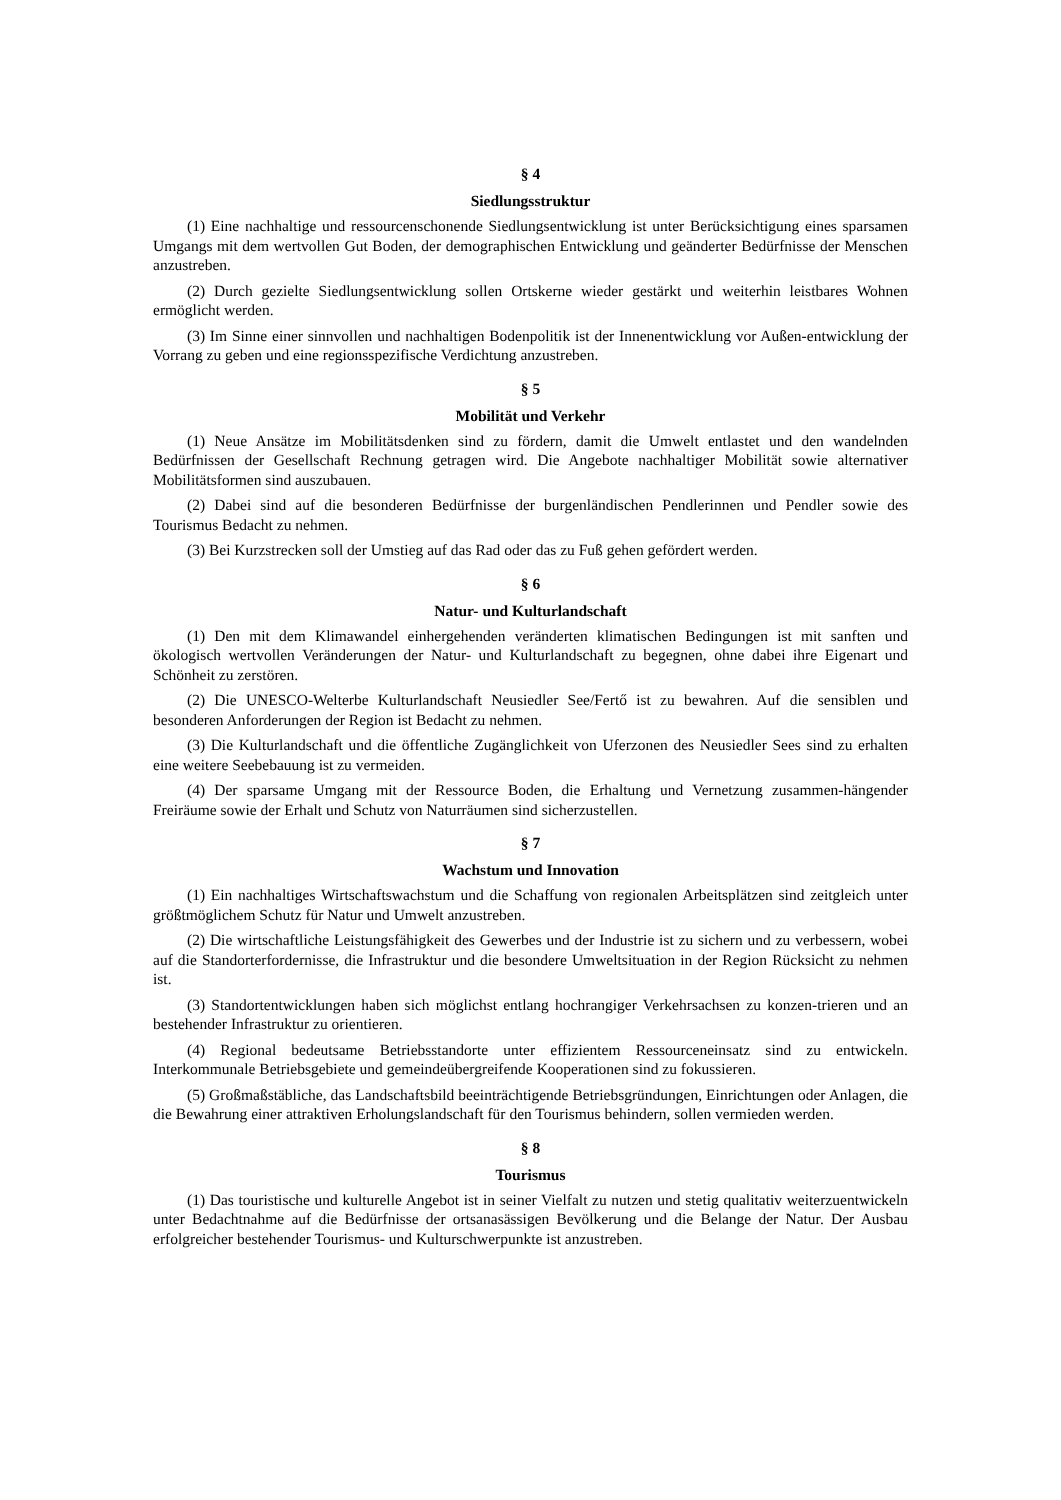§ 4
Siedlungsstruktur
(1) Eine nachhaltige und ressourcenschonende Siedlungsentwicklung ist unter Berücksichtigung eines sparsamen Umgangs mit dem wertvollen Gut Boden, der demographischen Entwicklung und geänderter Bedürfnisse der Menschen anzustreben.
(2) Durch gezielte Siedlungsentwicklung sollen Ortskerne wieder gestärkt und weiterhin leistbares Wohnen ermöglicht werden.
(3) Im Sinne einer sinnvollen und nachhaltigen Bodenpolitik ist der Innenentwicklung vor Außen-entwicklung der Vorrang zu geben und eine regionsspezifische Verdichtung anzustreben.
§ 5
Mobilität und Verkehr
(1) Neue Ansätze im Mobilitätsdenken sind zu fördern, damit die Umwelt entlastet und den wandelnden Bedürfnissen der Gesellschaft Rechnung getragen wird. Die Angebote nachhaltiger Mobilität sowie alternativer Mobilitätsformen sind auszubauen.
(2) Dabei sind auf die besonderen Bedürfnisse der burgenländischen Pendlerinnen und Pendler sowie des Tourismus Bedacht zu nehmen.
(3) Bei Kurzstrecken soll der Umstieg auf das Rad oder das zu Fuß gehen gefördert werden.
§ 6
Natur- und Kulturlandschaft
(1) Den mit dem Klimawandel einhergehenden veränderten klimatischen Bedingungen ist mit sanften und ökologisch wertvollen Veränderungen der Natur- und Kulturlandschaft zu begegnen, ohne dabei ihre Eigenart und Schönheit zu zerstören.
(2) Die UNESCO-Welterbe Kulturlandschaft Neusiedler See/Fertő ist zu bewahren. Auf die sensiblen und besonderen Anforderungen der Region ist Bedacht zu nehmen.
(3) Die Kulturlandschaft und die öffentliche Zugänglichkeit von Uferzonen des Neusiedler Sees sind zu erhalten eine weitere Seebebauung ist zu vermeiden.
(4) Der sparsame Umgang mit der Ressource Boden, die Erhaltung und Vernetzung zusammen-hängender Freiräume sowie der Erhalt und Schutz von Naturräumen sind sicherzustellen.
§ 7
Wachstum und Innovation
(1) Ein nachhaltiges Wirtschaftswachstum und die Schaffung von regionalen Arbeitsplätzen sind zeitgleich unter größtmöglichem Schutz für Natur und Umwelt anzustreben.
(2) Die wirtschaftliche Leistungsfähigkeit des Gewerbes und der Industrie ist zu sichern und zu verbessern, wobei auf die Standorterfordernisse, die Infrastruktur und die besondere Umweltsituation in der Region Rücksicht zu nehmen ist.
(3) Standortentwicklungen haben sich möglichst entlang hochrangiger Verkehrsachsen zu konzen-trieren und an bestehender Infrastruktur zu orientieren.
(4) Regional bedeutsame Betriebsstandorte unter effizientem Ressourceneinsatz sind zu entwickeln. Interkommunale Betriebsgebiete und gemeindeübergreifende Kooperationen sind zu fokussieren.
(5) Großmaßstäbliche, das Landschaftsbild beeinträchtigende Betriebsgründungen, Einrichtungen oder Anlagen, die die Bewahrung einer attraktiven Erholungslandschaft für den Tourismus behindern, sollen vermieden werden.
§ 8
Tourismus
(1) Das touristische und kulturelle Angebot ist in seiner Vielfalt zu nutzen und stetig qualitativ weiterzuentwickeln unter Bedachtnahme auf die Bedürfnisse der ortsanasässigen Bevölkerung und die Belange der Natur. Der Ausbau erfolgreicher bestehender Tourismus- und Kulturschwerpunkte ist anzustreben.